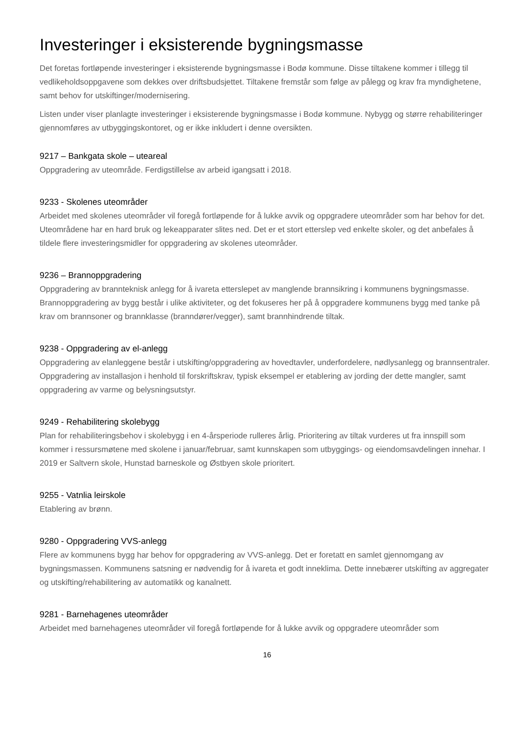Investeringer i eksisterende bygningsmasse
Det foretas fortløpende investeringer i eksisterende bygningsmasse i Bodø kommune. Disse tiltakene kommer i tillegg til vedlikeholdsoppgavene som dekkes over driftsbudsjettet. Tiltakene fremstår som følge av pålegg og krav fra myndighetene, samt behov for utskiftinger/modernisering.
Listen under viser planlagte investeringer i eksisterende bygningsmasse i Bodø kommune. Nybygg og større rehabiliteringer gjennomføres av utbyggingskontoret, og er ikke inkludert i denne oversikten.
9217 – Bankgata skole – uteareal
Oppgradering av uteområde. Ferdigstillelse av arbeid igangsatt i 2018.
9233 - Skolenes uteområder
Arbeidet med skolenes uteområder vil foregå fortløpende for å lukke avvik og oppgradere uteområder som har behov for det. Uteområdene har en hard bruk og lekeapparater slites ned. Det er et stort etterslep ved enkelte skoler, og det anbefales å tildele flere investeringsmidler for oppgradering av skolenes uteområder.
9236 – Brannoppgradering
Oppgradering av brannteknisk anlegg for å ivareta etterslepet av manglende brannsikring i kommunens bygningsmasse. Brannoppgradering av bygg består i ulike aktiviteter, og det fokuseres her på å oppgradere kommunens bygg med tanke på krav om brannsoner og brannklasse (branndører/vegger), samt brannhindrende tiltak.
9238 - Oppgradering av el-anlegg
Oppgradering av elanleggene består i utskifting/oppgradering av hovedtavler, underfordelere, nødlysanlegg og brannsentraler. Oppgradering av installasjon i henhold til forskriftskrav, typisk eksempel er etablering av jording der dette mangler, samt oppgradering av varme og belysningsutstyr.
9249 - Rehabilitering skolebygg
Plan for rehabiliteringsbehov i skolebygg i en 4-årsperiode rulleres årlig. Prioritering av tiltak vurderes ut fra innspill som kommer i ressursmøtene med skolene i januar/februar, samt kunnskapen som utbyggings- og eiendomsavdelingen innehar. I 2019 er Saltvern skole, Hunstad barneskole og Østbyen skole prioritert.
9255 - Vatnlia leirskole
Etablering av brønn.
9280 - Oppgradering VVS-anlegg
Flere av kommunens bygg har behov for oppgradering av VVS-anlegg. Det er foretatt en samlet gjennomgang av bygningsmassen. Kommunens satsning er nødvendig for å ivareta et godt inneklima. Dette innebærer utskifting av aggregater og utskifting/rehabilitering av automatikk og kanalnett.
9281 - Barnehagenes uteområder
Arbeidet med barnehagenes uteområder vil foregå fortløpende for å lukke avvik og oppgradere uteområder som
16